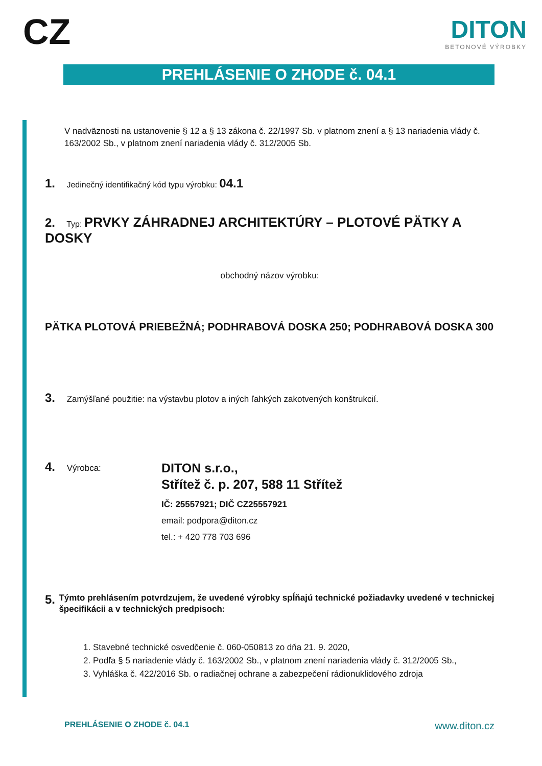CZ
DITON
BETONOVÉ VÝROBKY
PREHLÁSENIE O ZHODE č. 04.1
V nadväznosti na ustanovenie § 12 a § 13 zákona č. 22/1997 Sb. v platnom znení a § 13 nariadenia vlády č. 163/2002 Sb., v platnom znení nariadenia vlády č. 312/2005 Sb.
1. Jedinečný identifikačný kód typu výrobku: 04.1
2. Typ: PRVKY ZÁHRADNEJ ARCHITEKTÚRY – PLOTOVÉ PÄTKY A DOSKY
obchodný názov výrobku:
PÄTKA PLOTOVÁ PRIEBEŽNÁ; PODHRABOVÁ DOSKA 250; PODHRABOVÁ DOSKA 300
3. Zamýšľané použitie: na výstavbu plotov a iných ľahkých zakotvených konštrukcií.
4. Výrobca:
DITON s.r.o.,
Střítež č. p. 207, 588 11 Střítež
IČ: 25557921; DIČ CZ25557921
email: podpora@diton.cz
tel.: + 420 778 703 696
5. Týmto prehlásením potvrdzujem, že uvedené výrobky spĺňajú technické požiadavky uvedené v technickej špecifikácii a v technických predpisoch:
1. Stavebné technické osvedčenie č. 060-050813 zo dňa 21. 9. 2020,
2. Podľa § 5 nariadenie vlády č. 163/2002 Sb., v platnom znení nariadenia vlády č. 312/2005 Sb.,
3. Vyhláška č. 422/2016 Sb. o radiačnej ochrane a zabezpečení rádionuklidového zdroja
PREHLÁSENIE O ZHODE č. 04.1 www.diton.cz